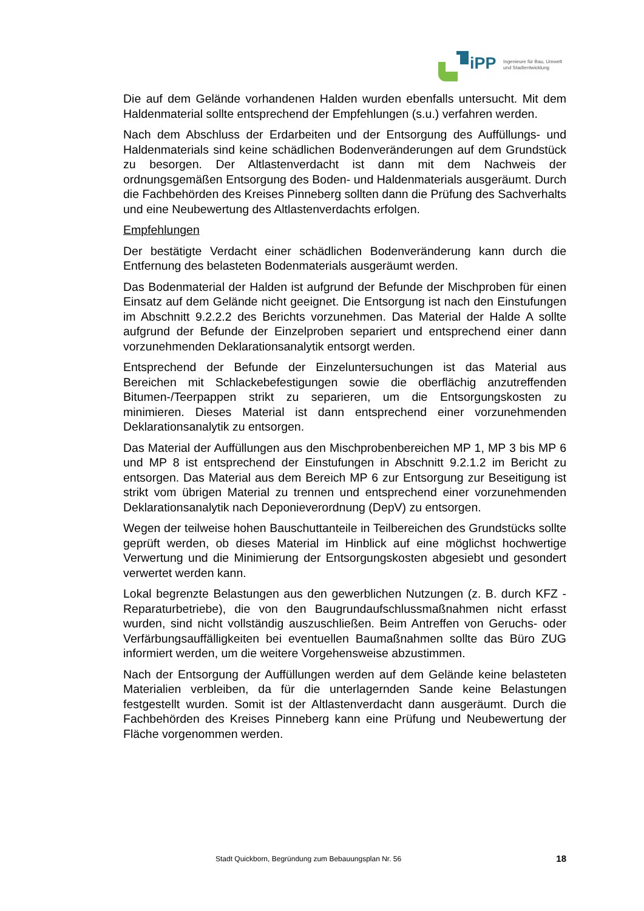iPP
Ingenieure für Bau, Umwelt
und Stadtentwicklung
Die auf dem Gelände vorhandenen Halden wurden ebenfalls untersucht. Mit dem Haldenmaterial sollte entsprechend der Empfehlungen (s.u.) verfahren werden.
Nach dem Abschluss der Erdarbeiten und der Entsorgung des Auffüllungs- und Haldenmaterials sind keine schädlichen Bodenveränderungen auf dem Grundstück zu besorgen. Der Altlastenverdacht ist dann mit dem Nachweis der ordnungsgemäßen Entsorgung des Boden- und Haldenmaterials ausgeräumt. Durch die Fachbehörden des Kreises Pinneberg sollten dann die Prüfung des Sachverhalts und eine Neubewertung des Altlastenverdachts erfolgen.
Empfehlungen
Der bestätigte Verdacht einer schädlichen Bodenveränderung kann durch die Entfernung des belasteten Bodenmaterials ausgeräumt werden.
Das Bodenmaterial der Halden ist aufgrund der Befunde der Mischproben für einen Einsatz auf dem Gelände nicht geeignet. Die Entsorgung ist nach den Einstufungen im Abschnitt 9.2.2.2 des Berichts vorzunehmen. Das Material der Halde A sollte aufgrund der Befunde der Einzelproben separiert und entsprechend einer dann vorzunehmenden Deklarationsanalytik entsorgt werden.
Entsprechend der Befunde der Einzeluntersuchungen ist das Material aus Bereichen mit Schlackebefestigungen sowie die oberflächig anzutreffenden Bitumen-/Teerpappen strikt zu separieren, um die Entsorgungskosten zu minimieren. Dieses Material ist dann entsprechend einer vorzunehmenden Deklarationsanalytik zu entsorgen.
Das Material der Auffüllungen aus den Mischprobenbereichen MP 1, MP 3 bis MP 6 und MP 8 ist entsprechend der Einstufungen in Abschnitt 9.2.1.2 im Bericht zu entsorgen. Das Material aus dem Bereich MP 6 zur Entsorgung zur Beseitigung ist strikt vom übrigen Material zu trennen und entsprechend einer vorzunehmenden Deklarationsanalytik nach Deponieverordnung (DepV) zu entsorgen.
Wegen der teilweise hohen Bauschuttanteile in Teilbereichen des Grundstücks sollte geprüft werden, ob dieses Material im Hinblick auf eine möglichst hochwertige Verwertung und die Minimierung der Entsorgungskosten abgesiebt und gesondert verwertet werden kann.
Lokal begrenzte Belastungen aus den gewerblichen Nutzungen (z. B. durch KFZ -Reparaturbetriebe), die von den Baugrundaufschlussmaßnahmen nicht erfasst wurden, sind nicht vollständig auszuschließen. Beim Antreffen von Geruchs- oder Verfärbungsauffälligkeiten bei eventuellen Baumaßnahmen sollte das Büro ZUG informiert werden, um die weitere Vorgehensweise abzustimmen.
Nach der Entsorgung der Auffüllungen werden auf dem Gelände keine belasteten Materialien verbleiben, da für die unterlagernden Sande keine Belastungen festgestellt wurden. Somit ist der Altlastenverdacht dann ausgeräumt. Durch die Fachbehörden des Kreises Pinneberg kann eine Prüfung und Neubewertung der Fläche vorgenommen werden.
Stadt Quickborn, Begründung zum Bebauungsplan Nr. 56 18